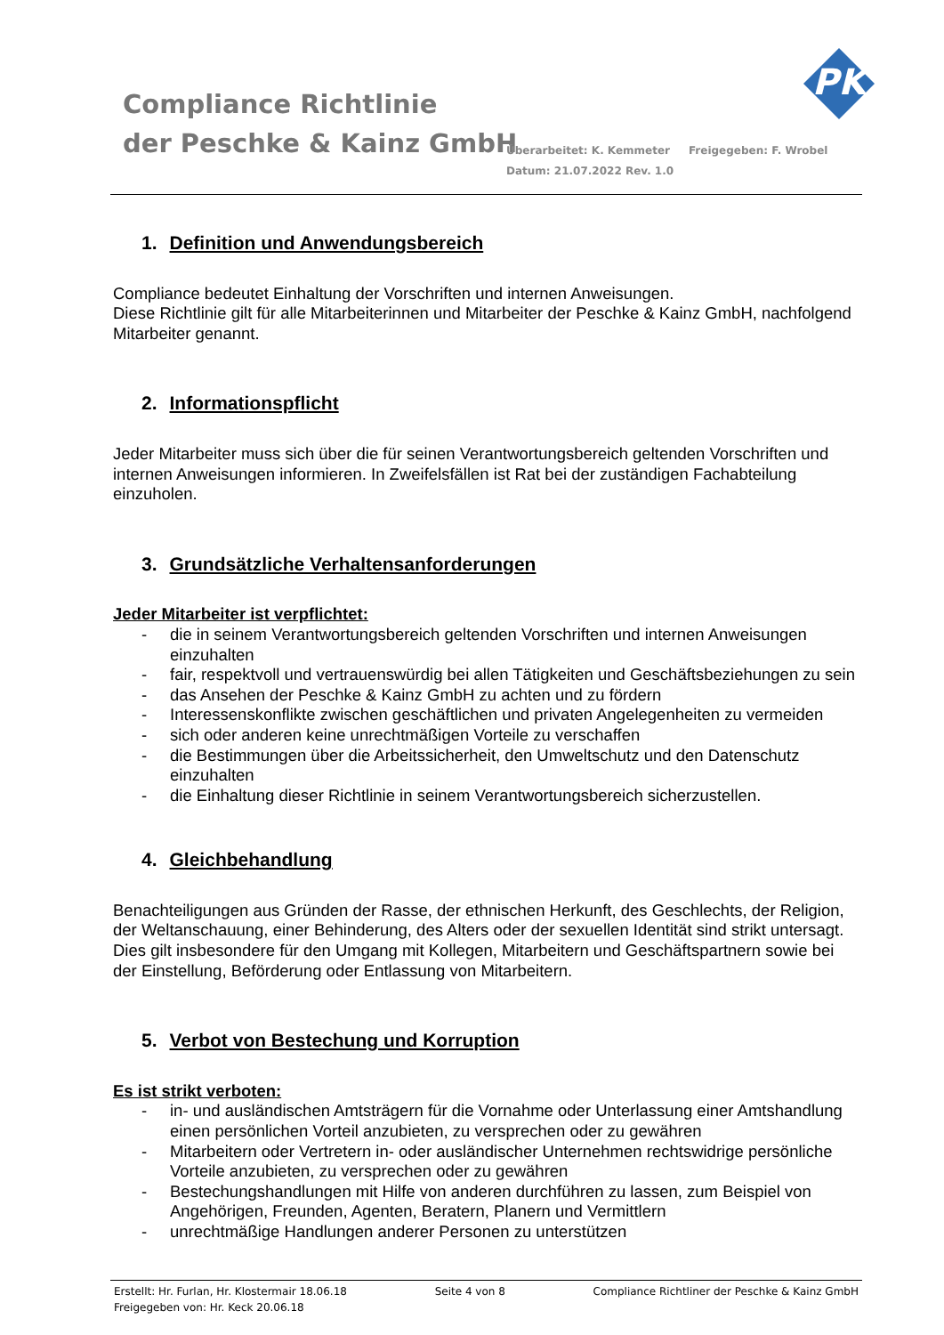Compliance Richtlinie
der Peschke & Kainz GmbH
Überarbeitet: K. Kemmeter Freigegeben: F. Wrobel
Datum: 21.07.2022 Rev. 1.0
PK
1. Definition und Anwendungsbereich
Compliance bedeutet Einhaltung der Vorschriften und internen Anweisungen.
Diese Richtlinie gilt für alle Mitarbeiterinnen und Mitarbeiter der Peschke & Kainz GmbH, nachfolgend Mitarbeiter genannt.
2. Informationspflicht
Jeder Mitarbeiter muss sich über die für seinen Verantwortungsbereich geltenden Vorschriften und internen Anweisungen informieren. In Zweifelsfällen ist Rat bei der zuständigen Fachabteilung einzuholen.
3. Grundsätzliche Verhaltensanforderungen
Jeder Mitarbeiter ist verpflichtet:
- die in seinem Verantwortungsbereich geltenden Vorschriften und internen Anweisungen einzuhalten
- fair, respektvoll und vertrauenswürdig bei allen Tätigkeiten und Geschäftsbeziehungen zu sein
- das Ansehen der Peschke & Kainz GmbH zu achten und zu fördern
- Interessenskonflikte zwischen geschäftlichen und privaten Angelegenheiten zu vermeiden
- sich oder anderen keine unrechtmäßigen Vorteile zu verschaffen
- die Bestimmungen über die Arbeitssicherheit, den Umweltschutz und den Datenschutz einzuhalten
- die Einhaltung dieser Richtlinie in seinem Verantwortungsbereich sicherzustellen.
4. Gleichbehandlung
Benachteiligungen aus Gründen der Rasse, der ethnischen Herkunft, des Geschlechts, der Religion, der Weltanschauung, einer Behinderung, des Alters oder der sexuellen Identität sind strikt untersagt. Dies gilt insbesondere für den Umgang mit Kollegen, Mitarbeitern und Geschäftspartnern sowie bei der Einstellung, Beförderung oder Entlassung von Mitarbeitern.
5. Verbot von Bestechung und Korruption
Es ist strikt verboten:
- in- und ausländischen Amtsträgern für die Vornahme oder Unterlassung einer Amtshandlung einen persönlichen Vorteil anzubieten, zu versprechen oder zu gewähren
- Mitarbeitern oder Vertretern in- oder ausländischer Unternehmen rechtswidrige persönliche Vorteile anzubieten, zu versprechen oder zu gewähren
- Bestechungshandlungen mit Hilfe von anderen durchführen zu lassen, zum Beispiel von Angehörigen, Freunden, Agenten, Beratern, Planern und Vermittlern
- unrechtmäßige Handlungen anderer Personen zu unterstützen
Erstellt: Hr. Furlan, Hr. Klostermair 18.06.18 Seite 4 von 8 Compliance Richtliner der Peschke & Kainz GmbH
Freigegeben von: Hr. Keck 20.06.18